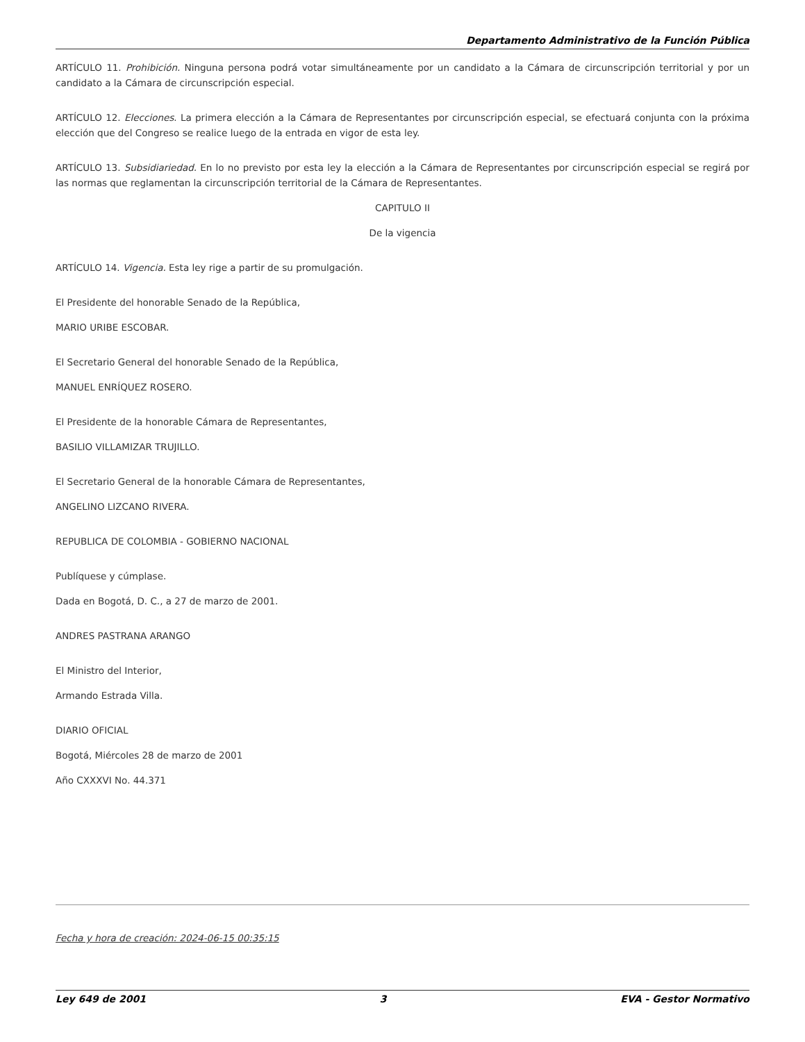Departamento Administrativo de la Función Pública
ARTÍCULO 11. Prohibición. Ninguna persona podrá votar simultáneamente por un candidato a la Cámara de circunscripción territorial y por un candidato a la Cámara de circunscripción especial.
ARTÍCULO 12. Elecciones. La primera elección a la Cámara de Representantes por circunscripción especial, se efectuará conjunta con la próxima elección que del Congreso se realice luego de la entrada en vigor de esta ley.
ARTÍCULO 13. Subsidiariedad. En lo no previsto por esta ley la elección a la Cámara de Representantes por circunscripción especial se regirá por las normas que reglamentan la circunscripción territorial de la Cámara de Representantes.
CAPITULO II
De la vigencia
ARTÍCULO 14. Vigencia. Esta ley rige a partir de su promulgación.
El Presidente del honorable Senado de la República,
MARIO URIBE ESCOBAR.
El Secretario General del honorable Senado de la República,
MANUEL ENRÍQUEZ ROSERO.
El Presidente de la honorable Cámara de Representantes,
BASILIO VILLAMIZAR TRUJILLO.
El Secretario General de la honorable Cámara de Representantes,
ANGELINO LIZCANO RIVERA.
REPUBLICA DE COLOMBIA - GOBIERNO NACIONAL
Publíquese y cúmplase.
Dada en Bogotá, D. C., a 27 de marzo de 2001.
ANDRES PASTRANA ARANGO
El Ministro del Interior,
Armando Estrada Villa.
DIARIO OFICIAL
Bogotá, Miércoles 28 de marzo de 2001
Año CXXXVI No. 44.371
Fecha y hora de creación: 2024-06-15 00:35:15
Ley 649 de 2001 3 EVA - Gestor Normativo